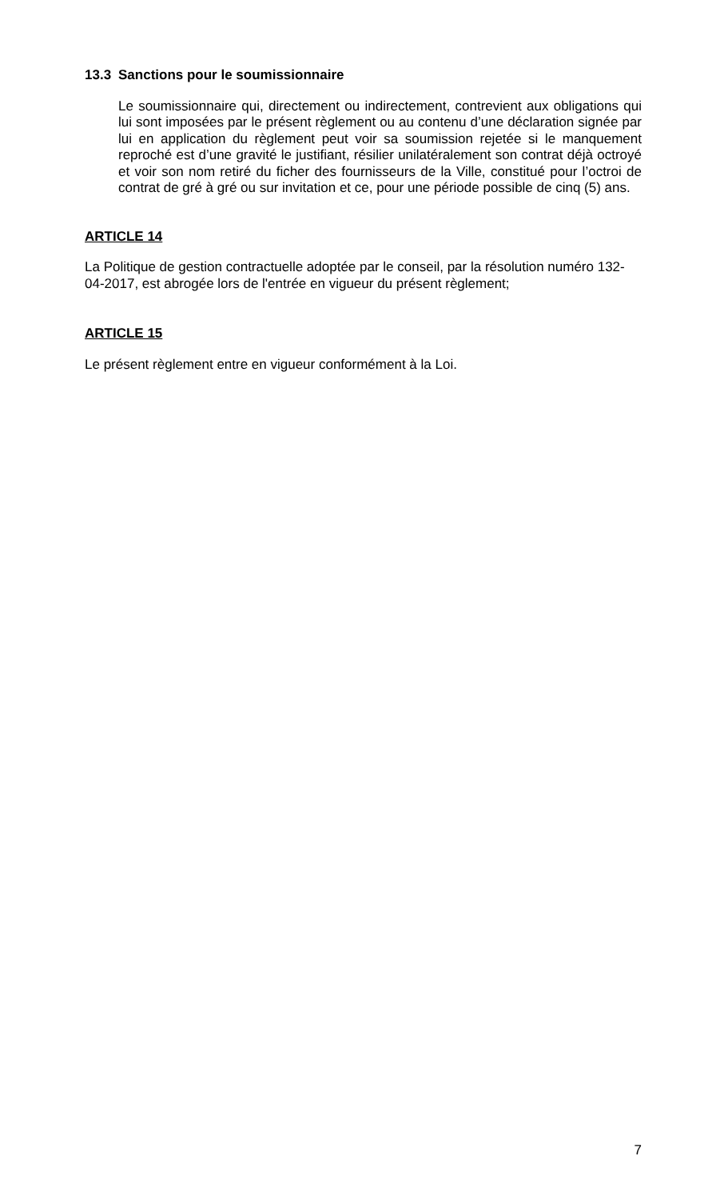13.3 Sanctions pour le soumissionnaire
Le soumissionnaire qui, directement ou indirectement, contrevient aux obligations qui lui sont imposées par le présent règlement ou au contenu d’une déclaration signée par lui en application du règlement peut voir sa soumission rejetée si le manquement reproché est d’une gravité le justifiant, résilier unilatéralement son contrat déjà octroyé et voir son nom retiré du ficher des fournisseurs de la Ville, constitué pour l’octroi de contrat de gré à gré ou sur invitation et ce, pour une période possible de cinq (5) ans.
ARTICLE 14
La Politique de gestion contractuelle adoptée par le conseil, par la résolution numéro 132-04-2017, est abrogée lors de l'entrée en vigueur du présent règlement;
ARTICLE 15
Le présent règlement entre en vigueur conformément à la Loi.
7